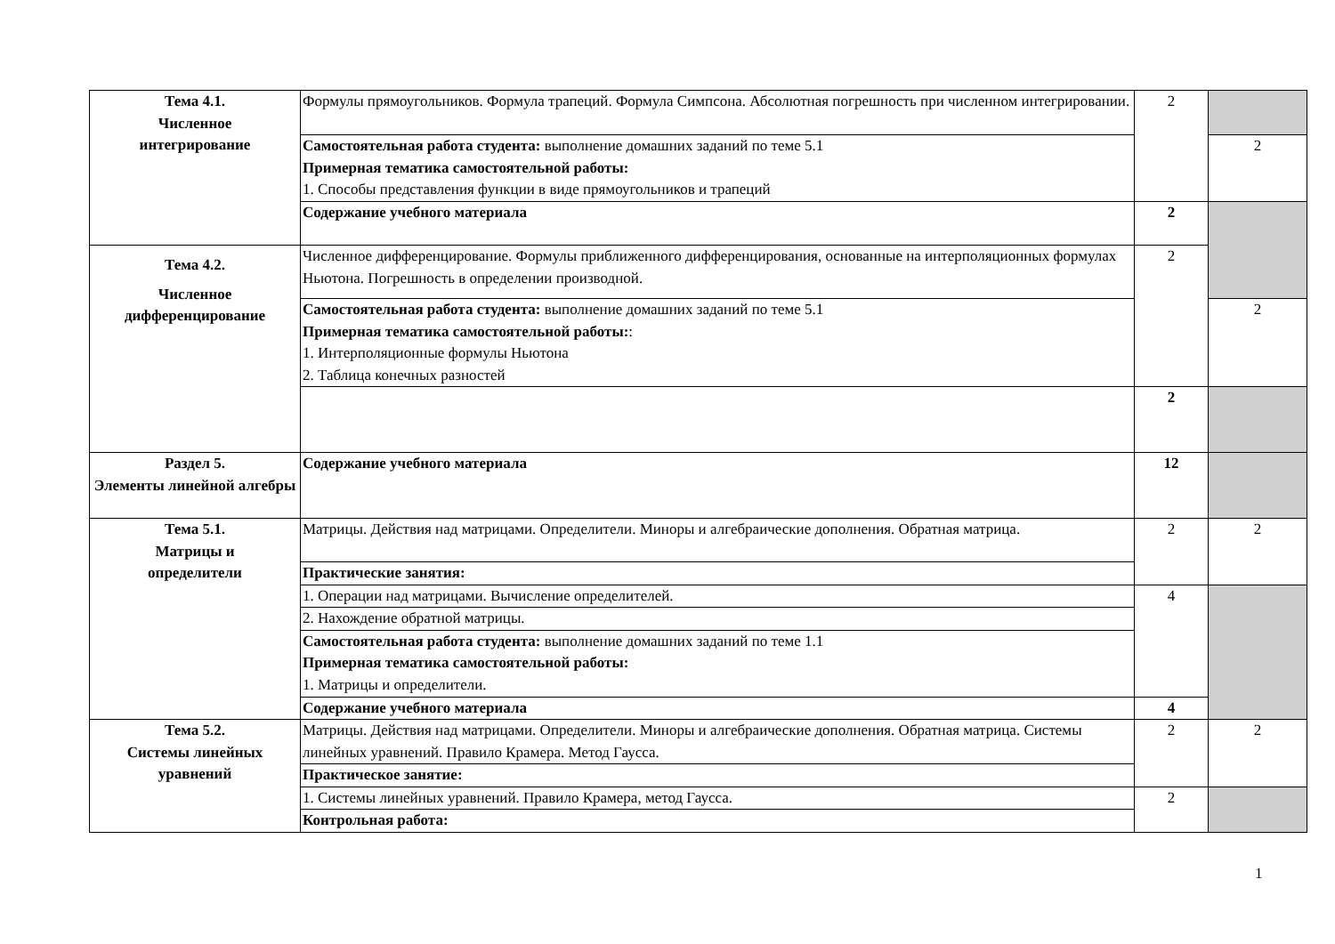| Тема 4.1. Численное интегрирование | Формулы прямоугольников. Формула трапеций. Формула Симпсона. Абсолютная погрешность при численном интегрировании. | 2 | |
| | Самостоятельная работа студента: выполнение домашних заданий по теме 5.1 Примерная тематика самостоятельной работы: 1. Способы представления функции в виде прямоугольников и трапеций | | 2 |
| | Содержание учебного материала | 2 | |
| Тема 4.2. Численное дифференцирование | Численное дифференцирование. Формулы приближенного дифференцирования, основанные на интерполяционных формулах Ньютона. Погрешность в определении производной. | 2 | |
| | Самостоятельная работа студента: выполнение домашних заданий по теме 5.1 Примерная тематика самостоятельной работы: : 1. Интерполяционные формулы Ньютона 2. Таблица конечных разностей | | 2 |
| | | 2 | |
| Раздел 5. Элементы линейной алгебры | Содержание учебного материала | 12 | |
| Тема 5.1. Матрицы и определители | Матрицы. Действия над матрицами. Определители. Миноры и алгебраические дополнения. Обратная матрица. | 2 | 2 |
| | Практические занятия: | | |
| | 1. Операции над матрицами. Вычисление определителей. | 4 | |
| | 2. Нахождение обратной матрицы. | | |
| | Самостоятельная работа студента: выполнение домашних заданий по теме 1.1 Примерная тематика самостоятельной работы: 1. Матрицы и определители. | | |
| | Содержание учебного материала | 4 | |
| Тема 5.2. Системы линейных уравнений | Матрицы. Действия над матрицами. Определители. Миноры и алгебраические дополнения. Обратная матрица. Системы линейных уравнений. Правило Крамера. Метод Гаусса. | 2 | 2 |
| | Практическое занятие: | | |
| | 1. Системы линейных уравнений. Правило Крамера, метод Гаусса. | 2 | |
| | Контрольная работа: | | |
1